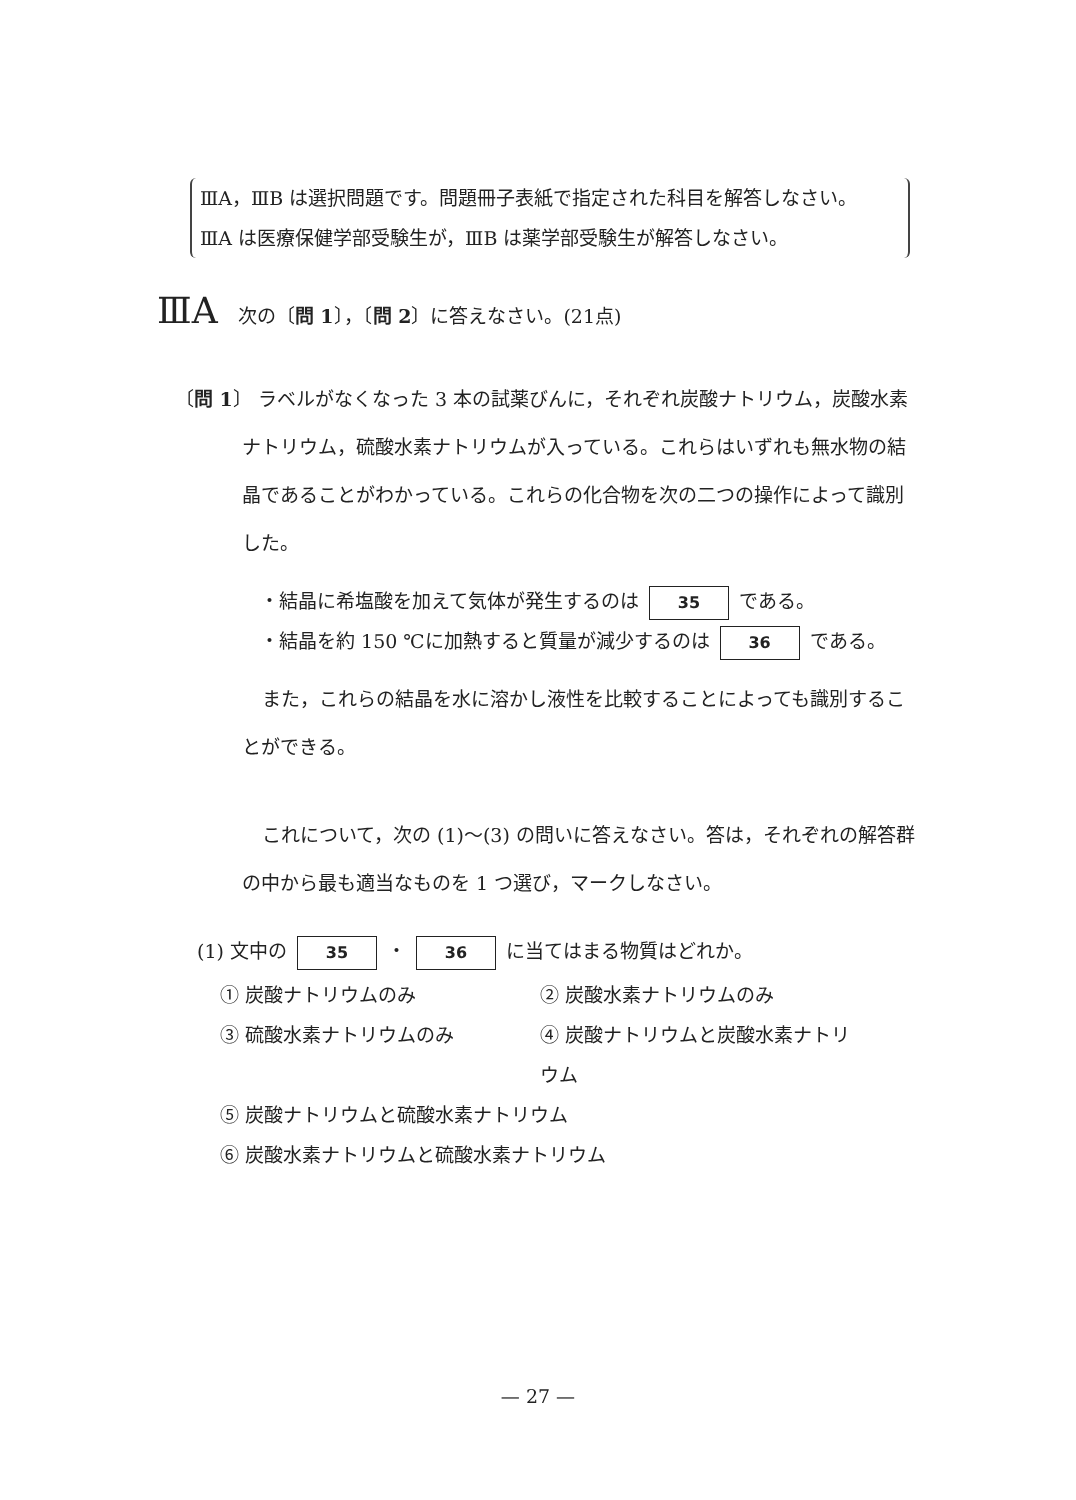ⅢA，ⅢB は選択問題です。問題冊子表紙で指定された科目を解答しなさい。
ⅢA は医療保健学部受験生が，ⅢB は薬学部受験生が解答しなさい。
ⅢA 次の〔問 1〕，〔問 2〕に答えなさい。(21点)
〔問 1〕 ラベルがなくなった 3 本の試薬びんに，それぞれ炭酸ナトリウム，炭酸水素ナトリウム，硫酸水素ナトリウムが入っている。これらはいずれも無水物の結晶であることがわかっている。これらの化合物を次の二つの操作によって識別した。
・結晶に希塩酸を加えて気体が発生するのは 35 である。
・結晶を約 150 ℃に加熱すると質量が減少するのは 36 である。
また，これらの結晶を水に溶かし液性を比較することによっても識別することができる。
これについて，次の (1)〜(3) の問いに答えなさい。答は，それぞれの解答群の中から最も適当なものを 1 つ選び，マークしなさい。
(1) 文中の 35 ・ 36 に当てはまる物質はどれか。
① 炭酸ナトリウムのみ ② 炭酸水素ナトリウムのみ
③ 硫酸水素ナトリウムのみ ④ 炭酸ナトリウムと炭酸水素ナトリウム
⑤ 炭酸ナトリウムと硫酸水素ナトリウム
⑥ 炭酸水素ナトリウムと硫酸水素ナトリウム
— 27 —